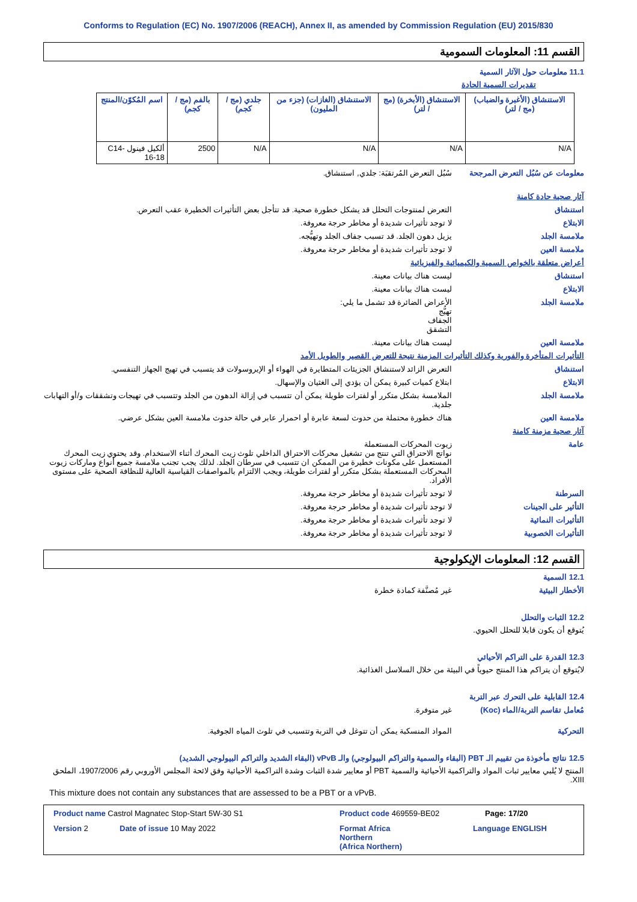Conforms to Regulation (EC) No. 1907/2006 (REACH), Annex II, as amended by Commission Regulation (EU) 2015/830
القسم 11: المعلومات السمومية
11.1 معلومات حول الآثار السمية
تقديرات السمية الحادة
| الاستنشاق (الأغبرة والضباب) (مج / لتر) | الاستنشاق (الأبخرة) (مج / لتر) | الاستنشاق (الغازات) (جزء من المليون) | جلدي (مج / كجم) | بالفم (مج / كجم) | اسم المُكوّن/المنتج |
| --- | --- | --- | --- | --- | --- |
| N/A | N/A | N/A | N/A | 2500 | ألكيل فينول C14-16-18 |
معلومات عن سُبُل التعرض المرجحة
سُبُل التعرض المُرتقبَة: جلدي, استنشاق.
آثار صحية حادة كامنة
استنشاق التعرض لمنتوجات التحلل قد يشكل خطورة صحية. قد تتأجل بعض التأثيرات الخطيرة عقب التعرض.
الابتلاع لا توجد تأثيرات شديدة أو مخاطر حرجة معروفة.
ملامسة الجلد يزيل دهون الجلد. قد تسبب جفاف الجلد وتهيُّجه.
ملامسة العين لا توجد تأثيرات شديدة أو مخاطر حرجة معروفة.
أعراض متعلقة بالخواص السمية والكيميائية والفيزيائية
استنشاق ليست هناك بيانات معينة.
الابتلاع ليست هناك بيانات معينة.
ملامسة الجلد الأعراض الضائرة قد تشمل ما يلي:
تهيُّج
الجفاف
التشقق
ملامسة العين ليست هناك بيانات معينة.
التأثيرات المتأخرة والفورية وكذلك التأثيرات المزمنة نتيجة للتعرض القصير والطويل الأمد
استنشاق التعرض الزائد لاستنشاق الجزيئات المتطايرة في الهواء أو الإيروسولات قد يتسبب في تهيج الجهاز التنفسي.
الابتلاع ابتلاع كميات كبيرة يمكن أن يؤدي إلى الغثيان والإسهال.
ملامسة الجلد الملامسة بشكل متكرر أو لفترات طويلة يمكن أن تتسبب في إزالة الدهون من الجلد وتتسبب في تهيجات وتشققات و/أو التهابات جلدية.
ملامسة العين هناك خطورة محتملة من حدوث لسعة عابرة أو احمرار عابر في حالة حدوث ملامسة العين بشكل عرضي.
آثار صحية مزمنة كامنة
عامة زيوت المحركات المستعملة
نواتج الاحتراق التي تنتج من تشغيل محركات الاحتراق الداخلي تلوث زيت المحرك أثناء الاستخدام. وقد يحتوي زيت المحرك المستعمل على مكونات خطيرة من الممكن ان تتسبب في سرطان الجلد. لذلك يجب تجنب ملامسة جميع أنواع وماركات زيوت المحركات المستعملة بشكل متكرر أو لفترات طويلة، ويجب الالتزام بالمواصفات القياسية العالية للنظافة الصحية على مستوى الأفراد.
السرطنة لا توجد تأثيرات شديدة أو مخاطر حرجة معروفة.
التأثير على الجينات لا توجد تأثيرات شديدة أو مخاطر حرجة معروفة.
التأثيرات النمائية لا توجد تأثيرات شديدة أو مخاطر حرجة معروفة.
التأثيرات الخصوبية لا توجد تأثيرات شديدة أو مخاطر حرجة معروفة.
القسم 12: المعلومات الإيكولوجية
12.1 السمية
الأخطار البيئية غير مُصنَّفة كمادة خطرة
12.2 الثبات والتحلل
يُتوقع أن يكون قابلا للتحلل الحيوي.
12.3 القدرة على التراكم الأحيائي
لايُتوقع أن يتراكم هذا المنتج حيوياً في البيئة من خلال السلاسل الغذائية.
12.4 القابلية على التحرك عبر التربة
مُعامل تقاسم التربة/الماء (Koc)
غير متوفرة.
التحركية المواد المنسكبة يمكن أن تتوغل في التربة وتتسبب في تلوث المياه الجوفية.
12.5 نتائج مأخوذة من تقييم الـ PBT (البقاء والسمية والتراكم البيولوجي) والـ vPvB (البقاء الشديد والتراكم البيولوجي الشديد)
المنتج لا يُلبي معايير ثبات المواد والتراكمية الأحيائية والسمية PBT أو معايير شدة الثبات وشدة التراكمية الأحيائية وفق لائحة المجلس الأوروبي رقم 1907/2006، الملحق XIII.
This mixture does not contain any substances that are assessed to be a PBT or a vPvB.
Product name Castrol Magnatec Stop-Start 5W-30 S1 Product code 469559-BE02 Page: 17/20
Version 2 Date of issue 10 May 2022 Format Africa
Northern
(Africa Northern) Language ENGLISH